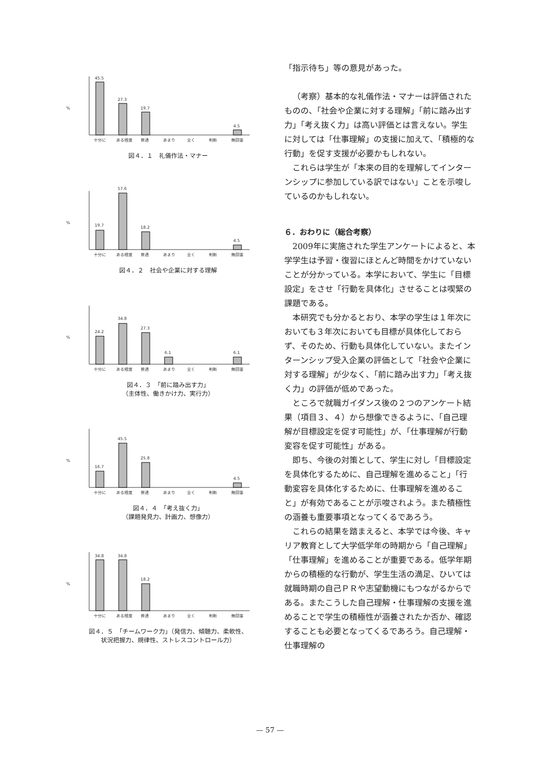%
45.5
27.3
19.7
4.5
十分に
ある程度
普通
あまり
全く
判断
無回答
図４．１　礼儀作法・マナー
%
19.7
57.6
18.2
4.5
十分に
ある程度
普通
あまり
全く
判断
無回答
図４．２　社会や企業に対する理解
%
24.2
34.8
27.3
6.1
6.1
十分に
ある程度
普通
あまり
全く
判断
無回答
図４．３　「前に踏み出す力」
（主体性、働きかけ力、実行力）
%
16.7
45.5
25.8
4.5
十分に
ある程度
普通
あまり
全く
判断
無回答
図４．４　「考え抜く力」
（課題発見力、計画力、想像力）
%
18.2
34.8
34.8
十分に
ある程度
普通
あまり
全く
判断
無回答
図４．５　「チームワーク力」（発信力、傾聴力、柔軟性、
状況把握力、規律性、ストレスコントロール力）
「指示待ち」等の意見があった。
（考察）基本的な礼儀作法・マナーは評価されたものの、「社会や企業に対する理解」「前に踏み出す力」「考え抜く力」は高い評価とは言えない。学生に対しては「仕事理解」の支援に加えて、「積極的な行動」を促す支援が必要かもしれない。
これらは学生が「本来の目的を理解してインターンシップに参加している訳ではない」ことを示唆しているのかもしれない。
６．おわりに（総合考察）
2009年に実施された学生アンケートによると、本学学生は予習・復習にほとんど時間をかけていないことが分かっている。本学において、学生に「目標設定」をさせ「行動を具体化」させることは喫緊の課題である。
本研究でも分かるとおり、本学の学生は１年次においても３年次においても目標が具体化しておらず、そのため、行動も具体化していない。またインターンシップ受入企業の評価として「社会や企業に対する理解」が少なく、「前に踏み出す力」「考え抜く力」の評価が低めであった。
ところで就職ガイダンス後の２つのアンケート結果（項目３、４）から想像できるように、「自己理解が目標設定を促す可能性」が、「仕事理解が行動変容を促す可能性」がある。
即ち、今後の対策として、学生に対し「目標設定を具体化するために、自己理解を進めること」「行動変容を具体化するために、仕事理解を進めること」が有効であることが示唆されよう。また積極性の涵養も重要事項となってくるであろう。
これらの結果を踏まえると、本学では今後、キャリア教育として大学低学年の時期から「自己理解」「仕事理解」を進めることが重要である。低学年期からの積極的な行動が、学生生活の満足、ひいては就職時期の自己ＰＲや志望動機にもつながるからである。またこうした自己理解・仕事理解の支援を進めることで学生の積極性が涵養されたか否か、確認することも必要となってくるであろう。自己理解・仕事理解の
— 57 —